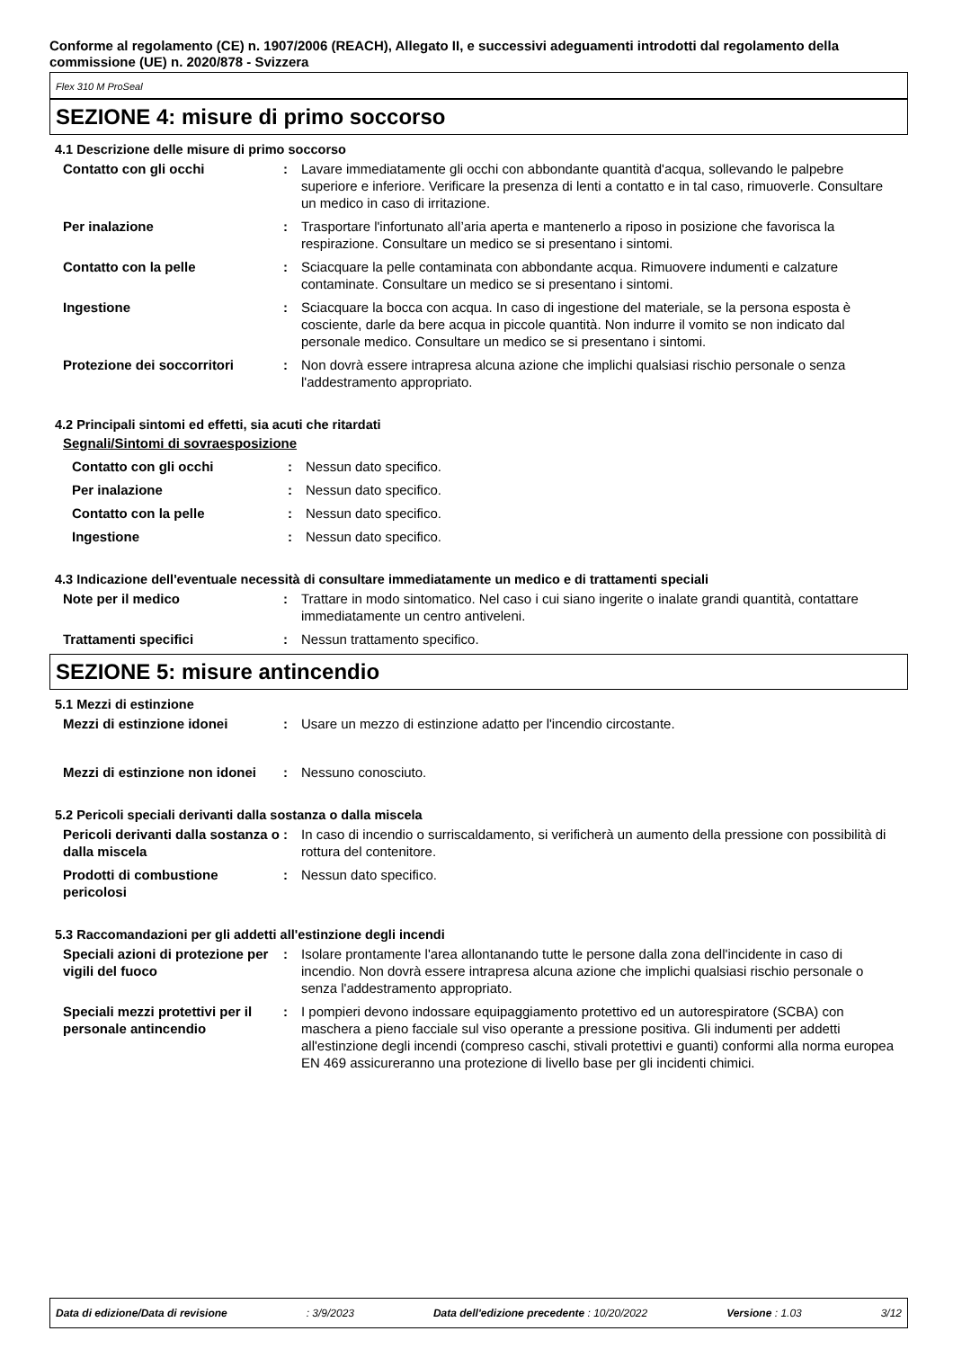Conforme al regolamento (CE) n. 1907/2006 (REACH), Allegato II, e successivi adeguamenti introdotti dal regolamento della commissione (UE) n. 2020/878 - Svizzera
Flex 310 M ProSeal
SEZIONE 4: misure di primo soccorso
4.1 Descrizione delle misure di primo soccorso
Contatto con gli occhi : Lavare immediatamente gli occhi con abbondante quantità d'acqua, sollevando le palpebre superiore e inferiore. Verificare la presenza di lenti a contatto e in tal caso, rimuoverle. Consultare un medico in caso di irritazione.
Per inalazione : Trasportare l'infortunato all’aria aperta e mantenerlo a riposo in posizione che favorisca la respirazione. Consultare un medico se si presentano i sintomi.
Contatto con la pelle : Sciacquare la pelle contaminata con abbondante acqua. Rimuovere indumenti e calzature contaminate. Consultare un medico se si presentano i sintomi.
Ingestione : Sciacquare la bocca con acqua. In caso di ingestione del materiale, se la persona esposta è cosciente, darle da bere acqua in piccole quantità. Non indurre il vomito se non indicato dal personale medico. Consultare un medico se si presentano i sintomi.
Protezione dei soccorritori : Non dovrà essere intrapresa alcuna azione che implichi qualsiasi rischio personale o senza l'addestramento appropriato.
4.2 Principali sintomi ed effetti, sia acuti che ritardati
Segnali/Sintomi di sovraesposizione
Contatto con gli occhi : Nessun dato specifico.
Per inalazione : Nessun dato specifico.
Contatto con la pelle : Nessun dato specifico.
Ingestione : Nessun dato specifico.
4.3 Indicazione dell'eventuale necessità di consultare immediatamente un medico e di trattamenti speciali
Note per il medico : Trattare in modo sintomatico. Nel caso i cui siano ingerite o inalate grandi quantità, contattare immediatamente un centro antiveleni.
Trattamenti specifici : Nessun trattamento specifico.
SEZIONE 5: misure antincendio
5.1 Mezzi di estinzione
Mezzi di estinzione idonei : Usare un mezzo di estinzione adatto per l'incendio circostante.
Mezzi di estinzione non idonei
: Nessuno conosciuto.
5.2 Pericoli speciali derivanti dalla sostanza o dalla miscela
Pericoli derivanti dalla sostanza o dalla miscela
: In caso di incendio o surriscaldamento, si verificherà un aumento della pressione con possibilità di rottura del contenitore.
Prodotti di combustione pericolosi
: Nessun dato specifico.
5.3 Raccomandazioni per gli addetti all'estinzione degli incendi
Speciali azioni di protezione per vigili del fuoco
: Isolare prontamente l'area allontanando tutte le persone dalla zona dell'incidente in caso di incendio. Non dovrà essere intrapresa alcuna azione che implichi qualsiasi rischio personale o senza l'addestramento appropriato.
Speciali mezzi protettivi per il personale antincendio
: I pompieri devono indossare equipaggiamento protettivo ed un autorespiratore (SCBA) con maschera a pieno facciale sul viso operante a pressione positiva. Gli indumenti per addetti all'estinzione degli incendi (compreso caschi, stivali protettivi e guanti) conformi alla norma europea EN 469 assicureranno una protezione di livello base per gli incidenti chimici.
Data di edizione/Data di revisione: 3/9/2023 Data dell'edizione precedente : 10/20/2022 Versione : 1.03 3/12